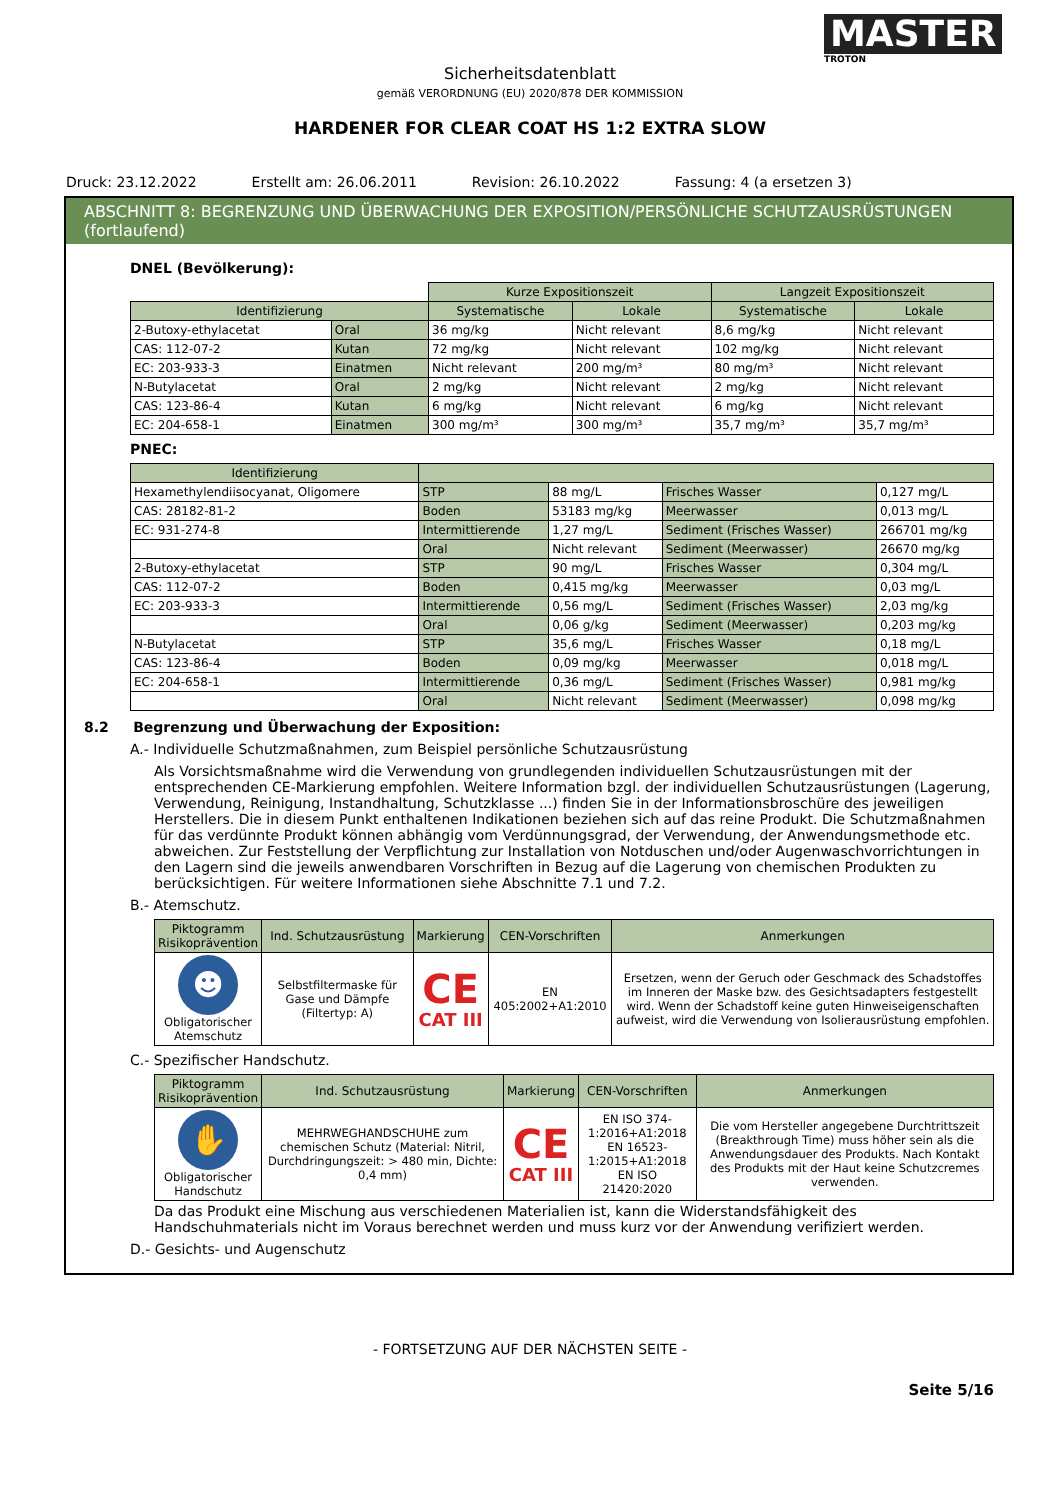MASTER
TROTON
Sicherheitsdatenblatt
gemäß VERORDNUNG (EU) 2020/878 DER KOMMISSION
HARDENER FOR CLEAR COAT HS 1:2 EXTRA SLOW
Druck: 23.12.2022 Erstellt am: 26.06.2011 Revision: 26.10.2022 Fassung: 4 (a ersetzen 3)
ABSCHNITT 8: BEGRENZUNG UND ÜBERWACHUNG DER EXPOSITION/PERSÖNLICHE SCHUTZAUSRÜSTUNGEN (fortlaufend)
DNEL (Bevölkerung):
| | | Kurze Expositionszeit | | Langzeit Expositionszeit | |
| Identifizierung | | Systematische | Lokale | Systematische | Lokale |
| 2-Butoxy-ethylacetat | Oral | 36 mg/kg | Nicht relevant | 8,6 mg/kg | Nicht relevant |
| CAS: 112-07-2 | Kutan | 72 mg/kg | Nicht relevant | 102 mg/kg | Nicht relevant |
| EC: 203-933-3 | Einatmen | Nicht relevant | 200 mg/m³ | 80 mg/m³ | Nicht relevant |
| N-Butylacetat | Oral | 2 mg/kg | Nicht relevant | 2 mg/kg | Nicht relevant |
| CAS: 123-86-4 | Kutan | 6 mg/kg | Nicht relevant | 6 mg/kg | Nicht relevant |
| EC: 204-658-1 | Einatmen | 300 mg/m³ | 300 mg/m³ | 35,7 mg/m³ | 35,7 mg/m³ |
PNEC:
| Identifizierung | | | | |
| --- | --- | --- | --- | --- |
| Hexamethylendiisocyanat, Oligomere | STP | 88 mg/L | Frisches Wasser | 0,127 mg/L |
| CAS: 28182-81-2 | Boden | 53183 mg/kg | Meerwasser | 0,013 mg/L |
| EC: 931-274-8 | Intermittierende | 1,27 mg/L | Sediment (Frisches Wasser) | 266701 mg/kg |
| | Oral | Nicht relevant | Sediment (Meerwasser) | 26670 mg/kg |
| 2-Butoxy-ethylacetat | STP | 90 mg/L | Frisches Wasser | 0,304 mg/L |
| CAS: 112-07-2 | Boden | 0,415 mg/kg | Meerwasser | 0,03 mg/L |
| EC: 203-933-3 | Intermittierende | 0,56 mg/L | Sediment (Frisches Wasser) | 2,03 mg/kg |
| | Oral | 0,06 g/kg | Sediment (Meerwasser) | 0,203 mg/kg |
| N-Butylacetat | STP | 35,6 mg/L | Frisches Wasser | 0,18 mg/L |
| CAS: 123-86-4 | Boden | 0,09 mg/kg | Meerwasser | 0,018 mg/L |
| EC: 204-658-1 | Intermittierende | 0,36 mg/L | Sediment (Frisches Wasser) | 0,981 mg/kg |
| | Oral | Nicht relevant | Sediment (Meerwasser) | 0,098 mg/kg |
8.2 Begrenzung und Überwachung der Exposition:
A.- Individuelle Schutzmaßnahmen, zum Beispiel persönliche Schutzausrüstung
Als Vorsichtsmaßnahme wird die Verwendung von grundlegenden individuellen Schutzausrüstungen mit der entsprechenden CE-Markierung empfohlen. Weitere Information bzgl. der individuellen Schutzausrüstungen (Lagerung, Verwendung, Reinigung, Instandhaltung, Schutzklasse ...) finden Sie in der Informationsbroschüre des jeweiligen Herstellers. Die in diesem Punkt enthaltenen Indikationen beziehen sich auf das reine Produkt. Die Schutzmaßnahmen für das verdünnte Produkt können abhängig vom Verdünnungsgrad, der Verwendung, der Anwendungsmethode etc. abweichen. Zur Feststellung der Verpflichtung zur Installation von Notduschen und/oder Augenwaschvorrichtungen in den Lagern sind die jeweils anwendbaren Vorschriften in Bezug auf die Lagerung von chemischen Produkten zu berücksichtigen. Für weitere Informationen siehe Abschnitte 7.1 und 7.2.
B.- Atemschutz.
| Piktogramm Risikoprävention | Ind. Schutzausrüstung | Markierung | CEN-Vorschriften | Anmerkungen |
| --- | --- | --- | --- | --- |
| ☻ Obligatorischer Atemschutz | Selbstfiltermaske für Gase und Dämpfe (Filtertyp: A) | CE CAT III | EN 405:2002+A1:2010 | Ersetzen, wenn der Geruch oder Geschmack des Schadstoffes im Inneren der Maske bzw. des Gesichtsadapters festgestellt wird. Wenn der Schadstoff keine guten Hinweiseigenschaften aufweist, wird die Verwendung von Isolierausrüstung empfohlen. |
C.- Spezifischer Handschutz.
| Piktogramm Risikoprävention | Ind. Schutzausrüstung | Markierung | CEN-Vorschriften | Anmerkungen |
| --- | --- | --- | --- | --- |
| ✋ Obligatorischer Handschutz | MEHRWEGHANDSCHUHE zum chemischen Schutz (Material: Nitril, Durchdringungszeit: > 480 min, Dichte: 0,4 mm) | CE CAT III | EN ISO 374-1:2016+A1:2018 EN 16523-1:2015+A1:2018 EN ISO 21420:2020 | Die vom Hersteller angegebene Durchtrittszeit (Breakthrough Time) muss höher sein als die Anwendungsdauer des Produkts. Nach Kontakt des Produkts mit der Haut keine Schutzcremes verwenden. |
Da das Produkt eine Mischung aus verschiedenen Materialien ist, kann die Widerstandsfähigkeit des Handschuhmaterials nicht im Voraus berechnet werden und muss kurz vor der Anwendung verifiziert werden.
D.- Gesichts- und Augenschutz
- FORTSETZUNG AUF DER NÄCHSTEN SEITE -
Seite 5/16